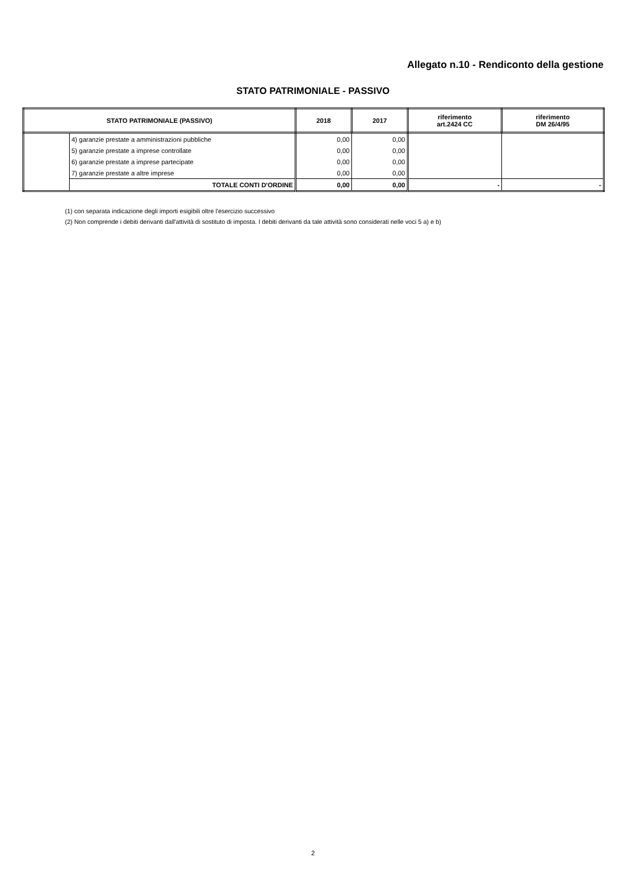Allegato n.10 - Rendiconto della gestione
STATO PATRIMONIALE - PASSIVO
| STATO PATRIMONIALE (PASSIVO) | | 2018 | 2017 | riferimento art.2424 CC | riferimento DM 26/4/95 |
| --- | --- | --- | --- | --- | --- |
| | 4) garanzie prestate a amministrazioni pubbliche | 0,00 | 0,00 | | |
| | 5) garanzie prestate a imprese controllate | 0,00 | 0,00 | | |
| | 6) garanzie prestate a imprese partecipate | 0,00 | 0,00 | | |
| | 7) garanzie prestate a altre imprese | 0,00 | 0,00 | | |
| | TOTALE CONTI D'ORDINE | 0,00 | 0,00 | - | - |
(1) con separata indicazione degli importi esigibili oltre l'esercizio successivo
(2) Non comprende i debiti derivanti dall'attività di sostituto di imposta. I debiti derivanti da tale attività sono considerati nelle voci 5 a) e b)
2